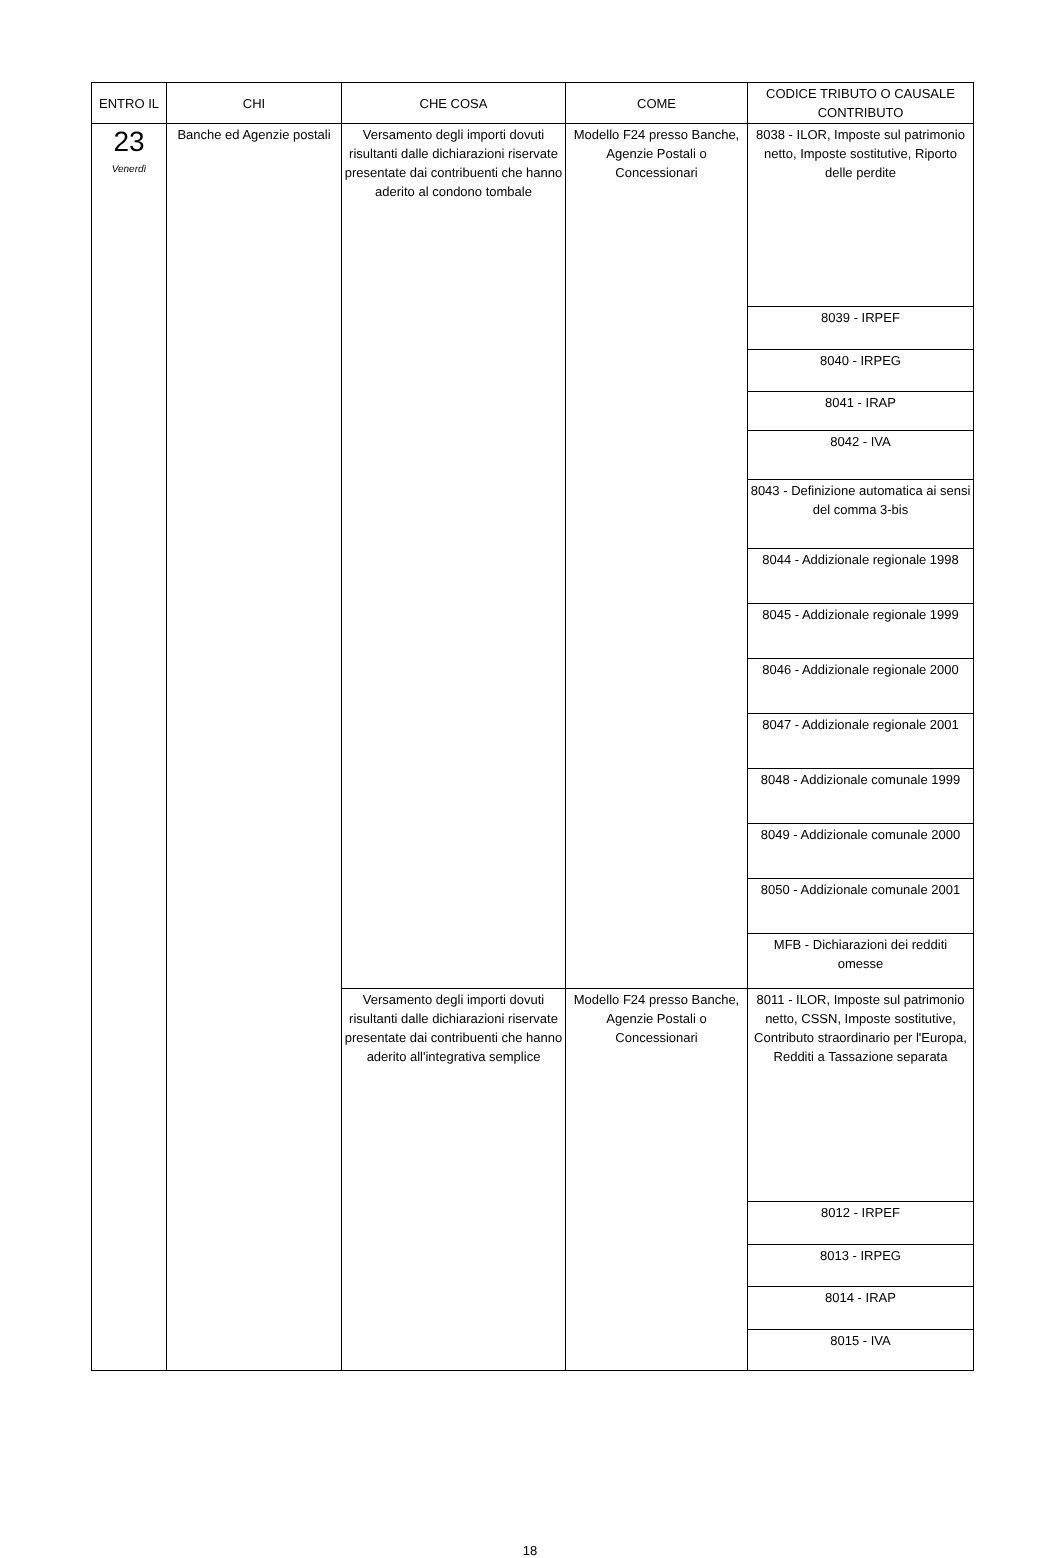| ENTRO IL | CHI | CHE COSA | COME | CODICE TRIBUTO O CAUSALE CONTRIBUTO |
| --- | --- | --- | --- | --- |
| 23 Venerdì | Banche ed Agenzie postali | Versamento degli importi dovuti risultanti dalle dichiarazioni riservate presentate dai contribuenti che hanno aderito al condono tombale | Modello F24 presso Banche, Agenzie Postali o Concessionari | 8038 - ILOR, Imposte sul patrimonio netto, Imposte sostitutive, Riporto delle perdite |
| | | | | 8039 - IRPEF |
| | | | | 8040 - IRPEG |
| | | | | 8041 - IRAP |
| | | | | 8042 - IVA |
| | | | | 8043 - Definizione automatica ai sensi del comma 3-bis |
| | | | | 8044 - Addizionale regionale 1998 |
| | | | | 8045 - Addizionale regionale 1999 |
| | | | | 8046 - Addizionale regionale 2000 |
| | | | | 8047 - Addizionale regionale 2001 |
| | | | | 8048 - Addizionale comunale 1999 |
| | | | | 8049 - Addizionale comunale 2000 |
| | | | | 8050 - Addizionale comunale 2001 |
| | | | | MFB - Dichiarazioni dei redditi omesse |
| | | Versamento degli importi dovuti risultanti dalle dichiarazioni riservate presentate dai contribuenti che hanno aderito all'integrativa semplice | Modello F24 presso Banche, Agenzie Postali o Concessionari | 8011 - ILOR, Imposte sul patrimonio netto, CSSN, Imposte sostitutive, Contributo straordinario per l'Europa, Redditi a Tassazione separata |
| | | | | 8012 - IRPEF |
| | | | | 8013 - IRPEG |
| | | | | 8014 - IRAP |
| | | | | 8015 - IVA |
18